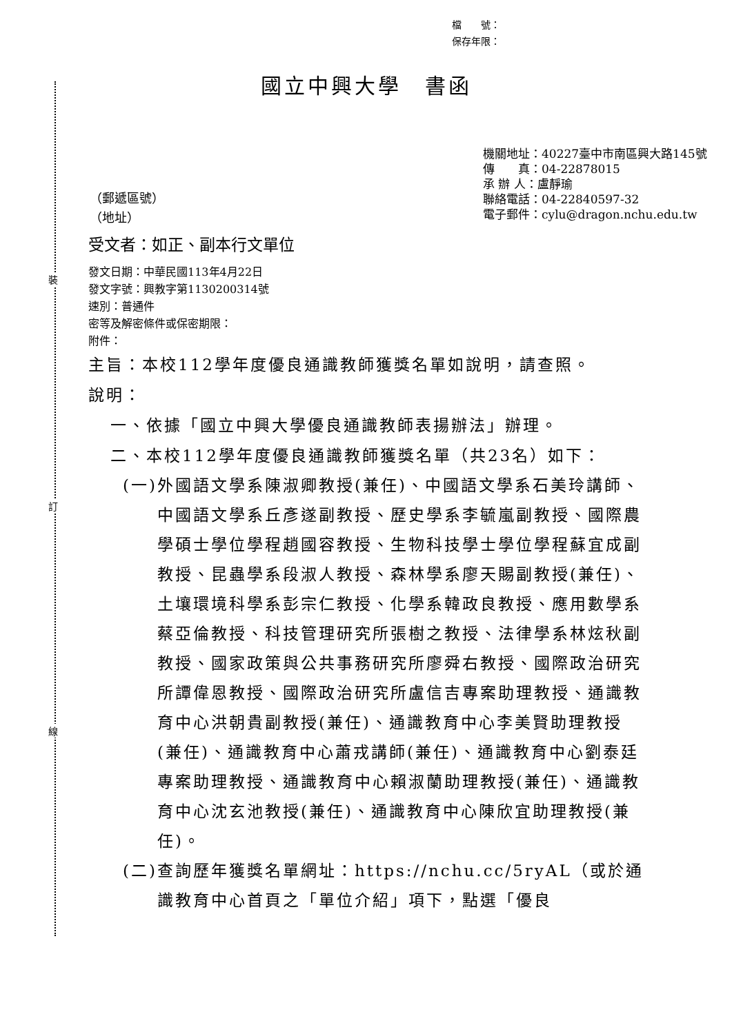裝
訂
線
檔　　號：
保存年限：
國立中興大學　書函
（郵遞區號）
（地址）
機關地址：40227臺中市南區興大路145號
傳　　真：04-22878015
承 辦 人：盧靜瑜
聯絡電話：04-22840597-32
電子郵件：cylu@dragon.nchu.edu.tw
受文者：如正、副本行文單位
發文日期：中華民國113年4月22日
發文字號：興教字第1130200314號
速別：普通件
密等及解密條件或保密期限：
附件：
主旨：本校112學年度優良通識教師獲獎名單如說明，請查照。
說明：
一、依據「國立中興大學優良通識教師表揚辦法」辦理。
二、本校112學年度優良通識教師獲獎名單（共23名）如下：
(一)外國語文學系陳淑卿教授(兼任)、中國語文學系石美玲講師、中國語文學系丘彥遂副教授、歷史學系李毓嵐副教授、國際農學碩士學位學程趙國容教授、生物科技學士學位學程蘇宜成副教授、昆蟲學系段淑人教授、森林學系廖天賜副教授(兼任)、土壤環境科學系彭宗仁教授、化學系韓政良教授、應用數學系蔡亞倫教授、科技管理研究所張樹之教授、法律學系林炫秋副教授、國家政策與公共事務研究所廖舜右教授、國際政治研究所譚偉恩教授、國際政治研究所盧信吉專案助理教授、通識教育中心洪朝貴副教授(兼任)、通識教育中心李美賢助理教授(兼任)、通識教育中心蕭戎講師(兼任)、通識教育中心劉泰廷專案助理教授、通識教育中心賴淑蘭助理教授(兼任)、通識教育中心沈玄池教授(兼任)、通識教育中心陳欣宜助理教授(兼任)。
(二)查詢歷年獲獎名單網址：https://nchu.cc/5ryAL（或於通識教育中心首頁之「單位介紹」項下，點選「優良